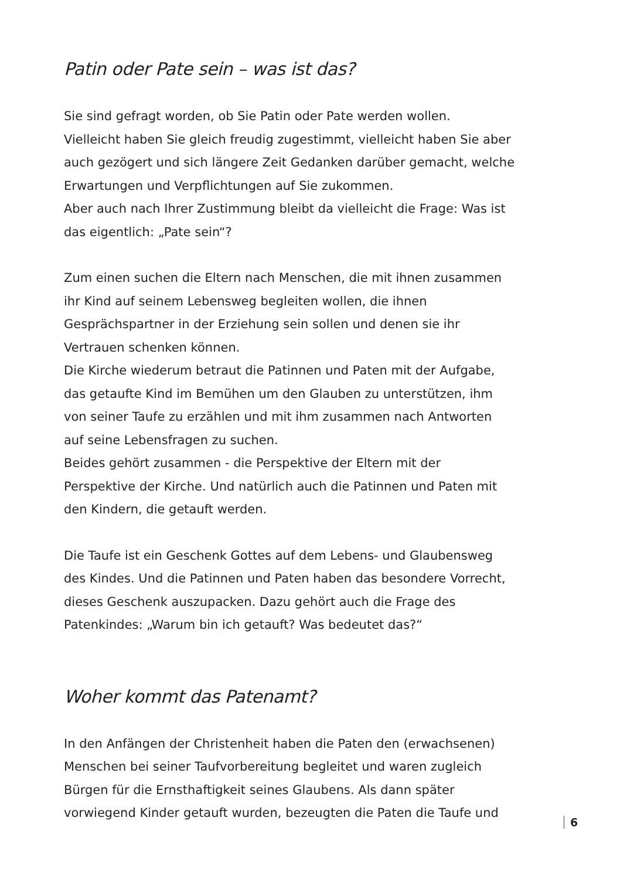Patin oder Pate sein – was ist das?
Sie sind gefragt worden, ob Sie Patin oder Pate werden wollen.
Vielleicht haben Sie gleich freudig zugestimmt, vielleicht haben Sie aber auch gezögert und sich längere Zeit Gedanken darüber gemacht, welche Erwartungen und Verpflichtungen auf Sie zukommen.
Aber auch nach Ihrer Zustimmung bleibt da vielleicht die Frage: Was ist das eigentlich: „Pate sein“?
Zum einen suchen die Eltern nach Menschen, die mit ihnen zusammen ihr Kind auf seinem Lebensweg begleiten wollen, die ihnen Gesprächspartner in der Erziehung sein sollen und denen sie ihr Vertrauen schenken können.
Die Kirche wiederum betraut die Patinnen und Paten mit der Aufgabe, das getaufte Kind im Bemühen um den Glauben zu unterstützen, ihm von seiner Taufe zu erzählen und mit ihm zusammen nach Antworten auf seine Lebensfragen zu suchen.
Beides gehört zusammen - die Perspektive der Eltern mit der Perspektive der Kirche. Und natürlich auch die Patinnen und Paten mit den Kindern, die getauft werden.
Die Taufe ist ein Geschenk Gottes auf dem Lebens- und Glaubensweg des Kindes. Und die Patinnen und Paten haben das besondere Vorrecht, dieses Geschenk auszupacken. Dazu gehört auch die Frage des Patenkindes: „Warum bin ich getauft? Was bedeutet das?“
Woher kommt das Patenamt?
In den Anfängen der Christenheit haben die Paten den (erwachsenen) Menschen bei seiner Taufvorbereitung begleitet und waren zugleich Bürgen für die Ernsthaftigkeit seines Glaubens. Als dann später vorwiegend Kinder getauft wurden, bezeugten die Paten die Taufe und
6